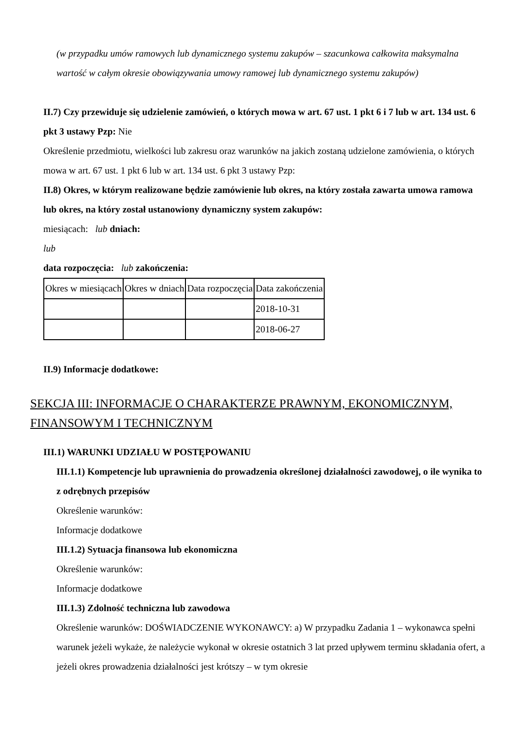(w przypadku umów ramowych lub dynamicznego systemu zakupów – szacunkowa całkowita maksymalna wartość w całym okresie obowiązywania umowy ramowej lub dynamicznego systemu zakupów)
II.7) Czy przewiduje się udzielenie zamówień, o których mowa w art. 67 ust. 1 pkt 6 i 7 lub w art. 134 ust. 6 pkt 3 ustawy Pzp: Nie
Określenie przedmiotu, wielkości lub zakresu oraz warunków na jakich zostaną udzielone zamówienia, o których mowa w art. 67 ust. 1 pkt 6 lub w art. 134 ust. 6 pkt 3 ustawy Pzp:
II.8) Okres, w którym realizowane będzie zamówienie lub okres, na który została zawarta umowa ramowa lub okres, na który został ustanowiony dynamiczny system zakupów:
miesiącach: lub dniach:
lub
data rozpoczęcia: lub zakończenia:
| Okres w miesiącach | Okres w dniach | Data rozpoczęcia | Data zakończenia |
| | | | 2018-10-31 |
| | | | 2018-06-27 |
II.9) Informacje dodatkowe:
SEKCJA III: INFORMACJE O CHARAKTERZE PRAWNYM, EKONOMICZNYM, FINANSOWYM I TECHNICZNYM
III.1) WARUNKI UDZIAŁU W POSTĘPOWANIU
III.1.1) Kompetencje lub uprawnienia do prowadzenia określonej działalności zawodowej, o ile wynika to z odrębnych przepisów
Określenie warunków:
Informacje dodatkowe
III.1.2) Sytuacja finansowa lub ekonomiczna
Określenie warunków:
Informacje dodatkowe
III.1.3) Zdolność techniczna lub zawodowa
Określenie warunków: DOŚWIADCZENIE WYKONAWCY: a) W przypadku Zadania 1 – wykonawca spełni warunek jeżeli wykaże, że należycie wykonał w okresie ostatnich 3 lat przed upływem terminu składania ofert, a jeżeli okres prowadzenia działalności jest krótszy – w tym okresie